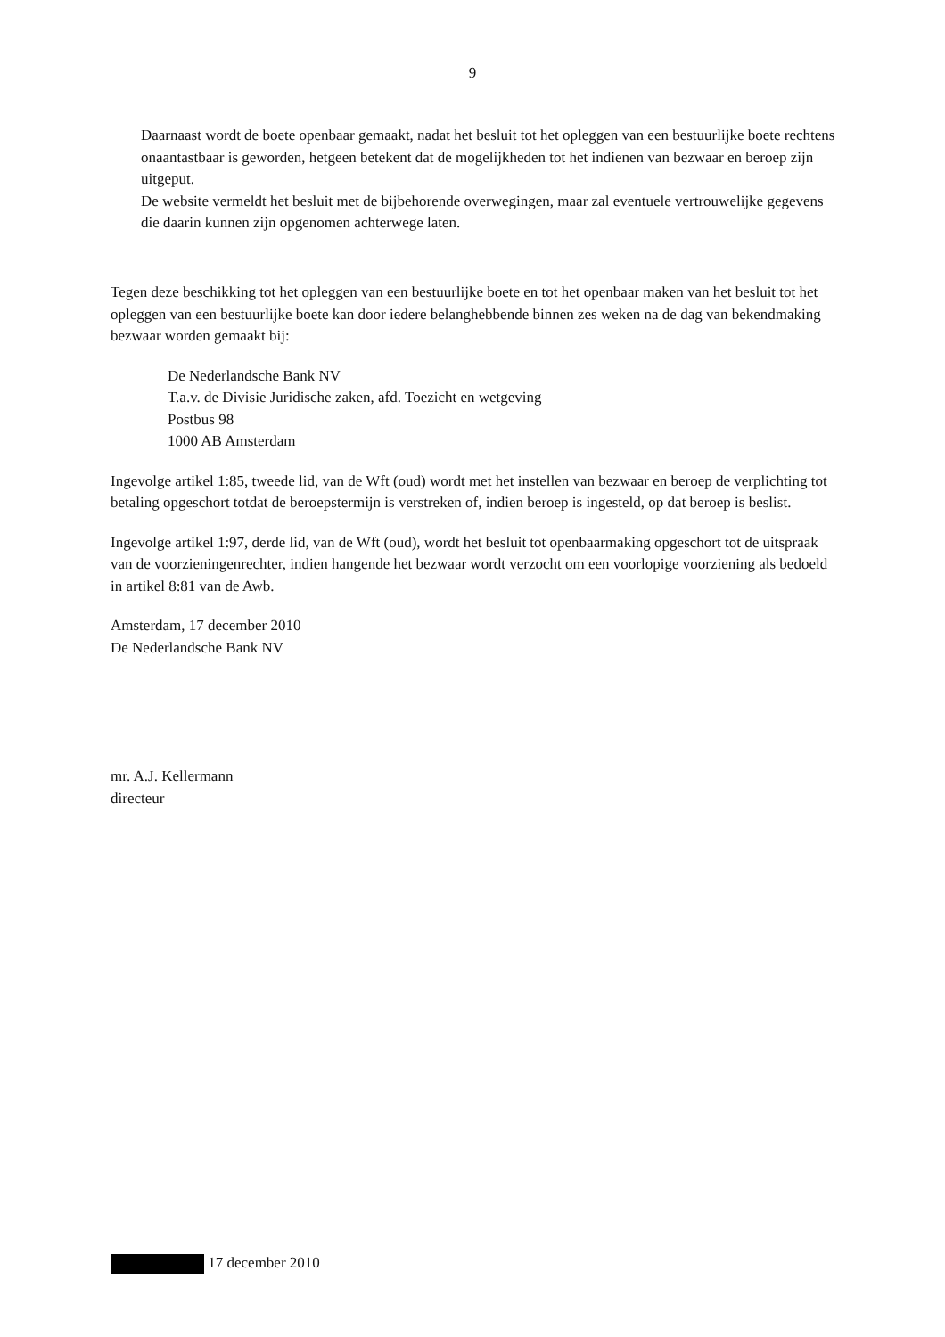9
Daarnaast wordt de boete openbaar gemaakt, nadat het besluit tot het opleggen van een bestuurlijke boete rechtens onaantastbaar is geworden, hetgeen betekent dat de mogelijkheden tot het indienen van bezwaar en beroep zijn uitgeput.
De website vermeldt het besluit met de bijbehorende overwegingen, maar zal eventuele vertrouwelijke gegevens die daarin kunnen zijn opgenomen achterwege laten.
Tegen deze beschikking tot het opleggen van een bestuurlijke boete en tot het openbaar maken van het besluit tot het opleggen van een bestuurlijke boete kan door iedere belanghebbende binnen zes weken na de dag van bekendmaking bezwaar worden gemaakt bij:
De Nederlandsche Bank NV
T.a.v. de Divisie Juridische zaken, afd. Toezicht en wetgeving
Postbus 98
1000 AB Amsterdam
Ingevolge artikel 1:85, tweede lid, van de Wft (oud) wordt met het instellen van bezwaar en beroep de verplichting tot betaling opgeschort totdat de beroepstermijn is verstreken of, indien beroep is ingesteld, op dat beroep is beslist.
Ingevolge artikel 1:97, derde lid, van de Wft (oud), wordt het besluit tot openbaarmaking opgeschort tot de uitspraak van de voorzieningenrechter, indien hangende het bezwaar wordt verzocht om een voorlopige voorziening als bedoeld in artikel 8:81 van de Awb.
Amsterdam, 17 december 2010
De Nederlandsche Bank NV
mr. A.J. Kellermann
directeur
17 december 2010